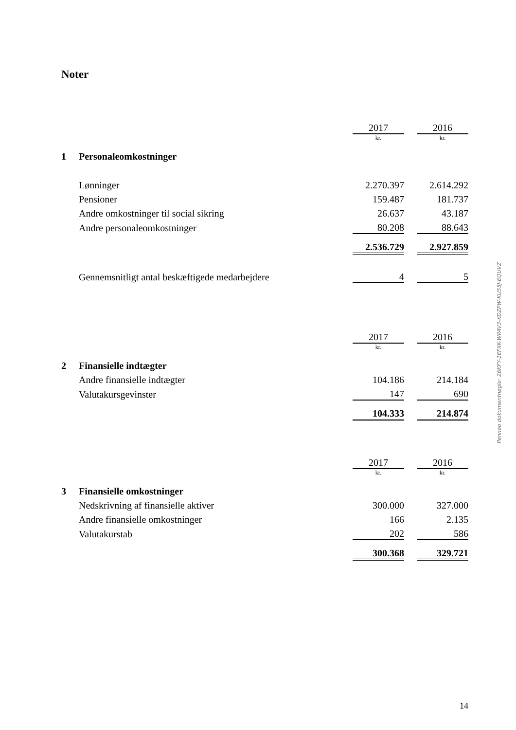Noter
| | | 2017 | | 2016 |
| | | kr. | | kr. |
| 1 | Personaleomkostninger | | | |
| | Lønninger | 2.270.397 | | 2.614.292 |
| | Pensioner | 159.487 | | 181.737 |
| | Andre omkostninger til social sikring | 26.637 | | 43.187 |
| | Andre personaleomkostninger | 80.208 | | 88.643 |
| | | 2.536.729 | | 2.927.859 |
| | Gennemsnitligt antal beskæftigede medarbejdere | 4 | | 5 |
| | | 2017 | | 2016 |
| | | kr. | | kr. |
| 2 | Finansielle indtægter | | | |
| | Andre finansielle indtægter | 104.186 | | 214.184 |
| | Valutakursgevinster | 147 | | 690 |
| | | 104.333 | | 214.874 |
| | | 2017 | | 2016 |
| | | kr. | | kr. |
| 3 | Finansielle omkostninger | | | |
| | Nedskrivning af finansielle aktiver | 300.000 | | 327.000 |
| | Andre finansielle omkostninger | 166 | | 2.135 |
| | Valutakurstab | 202 | | 586 |
| | | 300.368 | | 329.721 |
Penneo dokumentnøgle: 26KFY-1EFXK-WPAV3-XDZPW-KU55J-EQUVZ
14